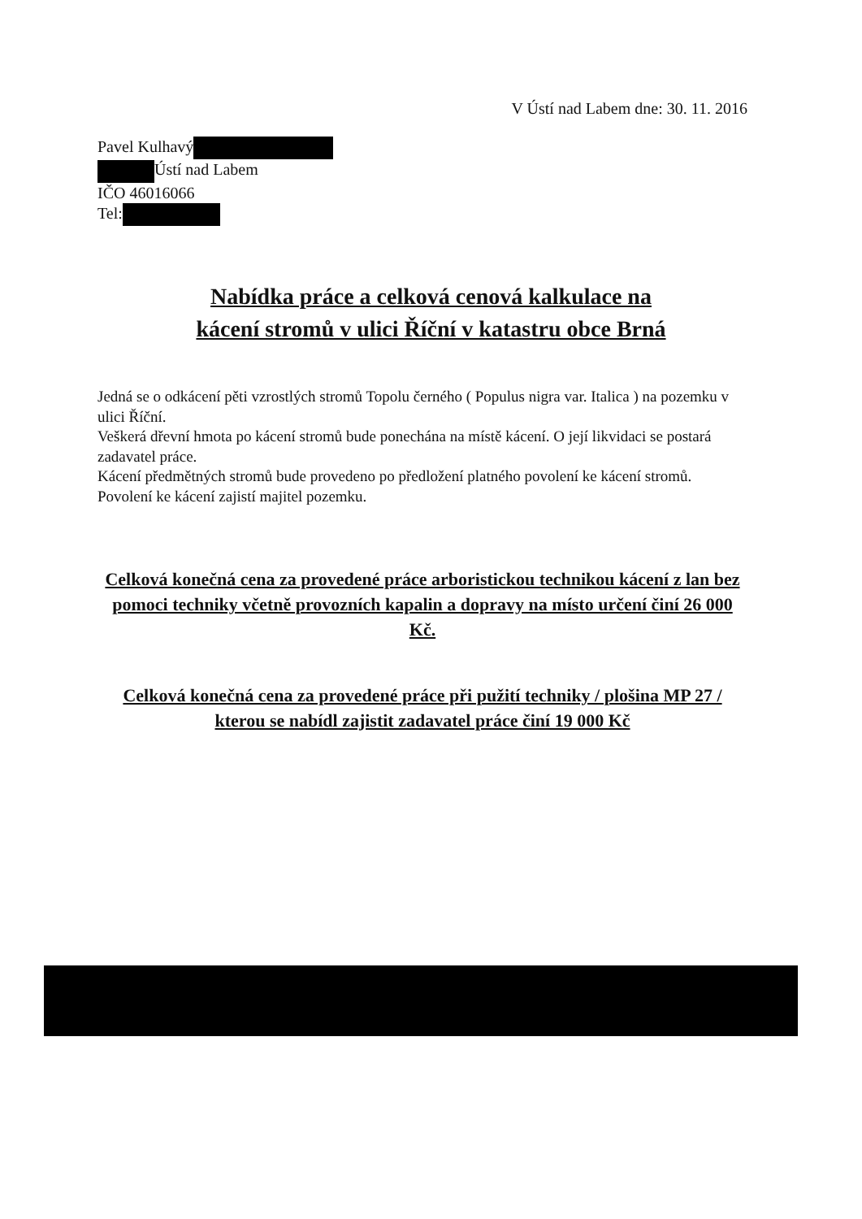V Ústí nad Labem dne: 30. 11. 2016
Pavel Kulhavý
Ústí nad Labem
IČO 46016066
Tel:
Nabídka práce a celková cenová kalkulace na
kácení stromů v ulici Říční v katastru obce Brná
Jedná se o odkácení pěti vzrostlých stromů Topolu černého ( Populus nigra var. Italica ) na pozemku v ulici Říční.
Veškerá dřevní hmota po kácení stromů bude ponechána na místě kácení. O její likvidaci se postará zadavatel práce.
Kácení předmětných stromů bude provedeno po předložení platného povolení ke kácení stromů. Povolení ke kácení zajistí majitel pozemku.
Celková konečná cena za provedené práce arboristickou technikou kácení z lan bez pomoci techniky včetně provozních kapalin a dopravy na místo určení činí 26 000 Kč.
Celková konečná cena za provedené práce při pužití techniky / plošina MP 27 / kterou se nabídl zajistit zadavatel práce činí 19 000 Kč